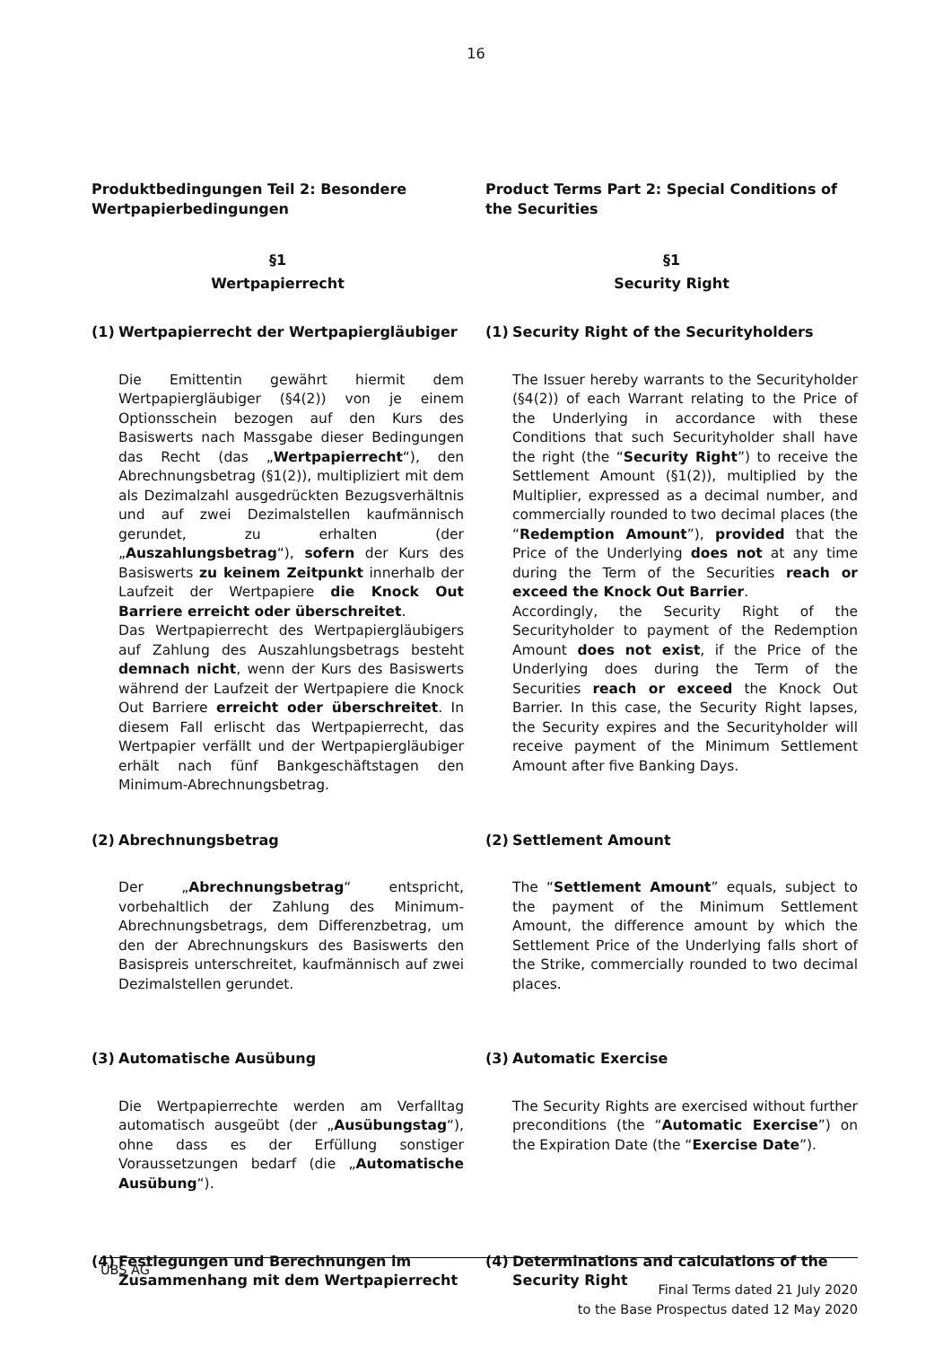16
Produktbedingungen Teil 2: Besondere Wertpapierbedingungen
§1
Wertpapierrecht
(1) Wertpapierrecht der Wertpapiergläubiger
Die Emittentin gewährt hiermit dem Wertpapiergläubiger (§4(2)) von je einem Optionsschein bezogen auf den Kurs des Basiswerts nach Massgabe dieser Bedingungen das Recht (das „Wertpapierrecht“), den Abrechnungsbetrag (§1(2)), multipliziert mit dem als Dezimalzahl ausgedrückten Bezugsverhältnis und auf zwei Dezimalstellen kaufmännisch gerundet, zu erhalten (der „Auszahlungsbetrag“), sofern der Kurs des Basiswerts zu keinem Zeitpunkt innerhalb der Laufzeit der Wertpapiere die Knock Out Barriere erreicht oder überschreitet.
Das Wertpapierrecht des Wertpapiergläubigers auf Zahlung des Auszahlungsbetrags besteht demnach nicht, wenn der Kurs des Basiswerts während der Laufzeit der Wertpapiere die Knock Out Barriere erreicht oder überschreitet. In diesem Fall erlischt das Wertpapierrecht, das Wertpapier verfällt und der Wertpapiergläubiger erhält nach fünf Bankgeschäftstagen den Minimum-Abrechnungsbetrag.
(2) Abrechnungsbetrag
Der „Abrechnungsbetrag“ entspricht, vorbehaltlich der Zahlung des Minimum-Abrechnungsbetrags, dem Differenzbetrag, um den der Abrechnungskurs des Basiswerts den Basispreis unterschreitet, kaufmännisch auf zwei Dezimalstellen gerundet.
(3) Automatische Ausübung
Die Wertpapierrechte werden am Verfalltag automatisch ausgeübt (der „Ausübungstag“), ohne dass es der Erfüllung sonstiger Voraussetzungen bedarf (die „Automatische Ausübung“).
(4) Festlegungen und Berechnungen im Zusammenhang mit dem Wertpapierrecht
Product Terms Part 2: Special Conditions of the Securities
§1
Security Right
(1) Security Right of the Securityholders
The Issuer hereby warrants to the Securityholder (§4(2)) of each Warrant relating to the Price of the Underlying in accordance with these Conditions that such Securityholder shall have the right (the “Security Right”) to receive the Settlement Amount (§1(2)), multiplied by the Multiplier, expressed as a decimal number, and commercially rounded to two decimal places (the “Redemption Amount”), provided that the Price of the Underlying does not at any time during the Term of the Securities reach or exceed the Knock Out Barrier.
Accordingly, the Security Right of the Securityholder to payment of the Redemption Amount does not exist, if the Price of the Underlying does during the Term of the Securities reach or exceed the Knock Out Barrier. In this case, the Security Right lapses, the Security expires and the Securityholder will receive payment of the Minimum Settlement Amount after five Banking Days.
(2) Settlement Amount
The “Settlement Amount” equals, subject to the payment of the Minimum Settlement Amount, the difference amount by which the Settlement Price of the Underlying falls short of the Strike, commercially rounded to two decimal places.
(3) Automatic Exercise
The Security Rights are exercised without further preconditions (the “Automatic Exercise”) on the Expiration Date (the “Exercise Date”).
(4) Determinations and calculations of the Security Right
UBS AG
Final Terms dated 21 July 2020
to the Base Prospectus dated 12 May 2020